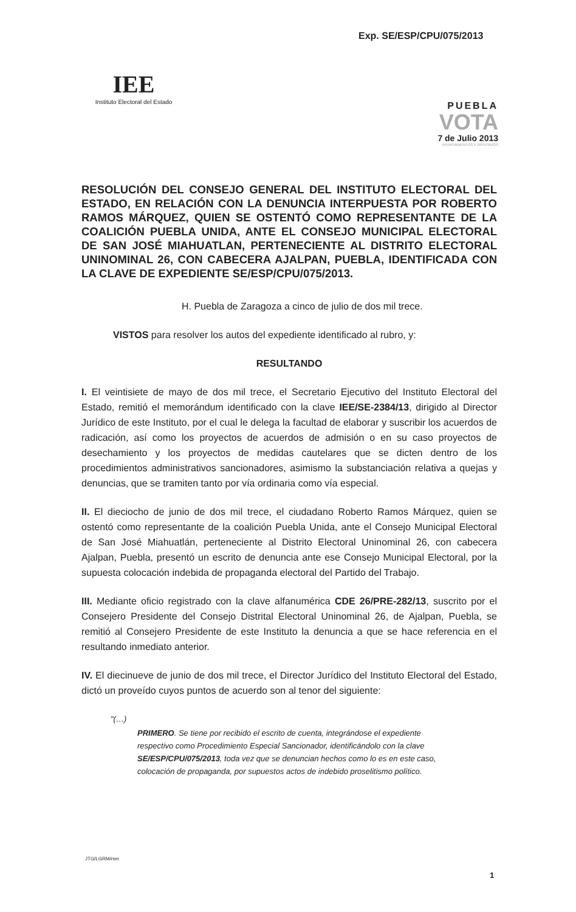Exp. SE/ESP/CPU/075/2013
IEE
Instituto Electoral del Estado
PUEBLA
VOTA
7 de Julio 2013
AYUNTAMIENTOS Y DIPUTADOS
RESOLUCIÓN DEL CONSEJO GENERAL DEL INSTITUTO ELECTORAL DEL ESTADO, EN RELACIÓN CON LA DENUNCIA INTERPUESTA POR ROBERTO RAMOS MÁRQUEZ, QUIEN SE OSTENTÓ COMO REPRESENTANTE DE LA COALICIÓN PUEBLA UNIDA, ANTE EL CONSEJO MUNICIPAL ELECTORAL DE SAN JOSÉ MIAHUATLAN, PERTENECIENTE AL DISTRITO ELECTORAL UNINOMINAL 26, CON CABECERA AJALPAN, PUEBLA, IDENTIFICADA CON LA CLAVE DE EXPEDIENTE SE/ESP/CPU/075/2013.
H. Puebla de Zaragoza a cinco de julio de dos mil trece.
VISTOS para resolver los autos del expediente identificado al rubro, y:
RESULTANDO
I. El veintisiete de mayo de dos mil trece, el Secretario Ejecutivo del Instituto Electoral del Estado, remitió el memorándum identificado con la clave IEE/SE-2384/13, dirigido al Director Jurídico de este Instituto, por el cual le delega la facultad de elaborar y suscribir los acuerdos de radicación, así como los proyectos de acuerdos de admisión o en su caso proyectos de desechamiento y los proyectos de medidas cautelares que se dicten dentro de los procedimientos administrativos sancionadores, asimismo la substanciación relativa a quejas y denuncias, que se tramiten tanto por vía ordinaria como vía especial.
II. El dieciocho de junio de dos mil trece, el ciudadano Roberto Ramos Márquez, quien se ostentó como representante de la coalición Puebla Unida, ante el Consejo Municipal Electoral de San José Miahuatlán, perteneciente al Distrito Electoral Uninominal 26, con cabecera Ajalpan, Puebla, presentó un escrito de denuncia ante ese Consejo Municipal Electoral, por la supuesta colocación indebida de propaganda electoral del Partido del Trabajo.
III. Mediante oficio registrado con la clave alfanumérica CDE 26/PRE-282/13, suscrito por el Consejero Presidente del Consejo Distrital Electoral Uninominal 26, de Ajalpan, Puebla, se remitió al Consejero Presidente de este Instituto la denuncia a que se hace referencia en el resultando inmediato anterior.
IV. El diecinueve de junio de dos mil trece, el Director Jurídico del Instituto Electoral del Estado, dictó un proveído cuyos puntos de acuerdo son al tenor del siguiente:
"(…)
PRIMERO. Se tiene por recibido el escrito de cuenta, integrándose el expediente respectivo como Procedimiento Especial Sancionador, identificándolo con la clave SE/ESP/CPU/075/2013, toda vez que se denuncian hechos como lo es en este caso, colocación de propaganda, por supuestos actos de indebido proselitismo político.
JTG/LGRM/rsm
1